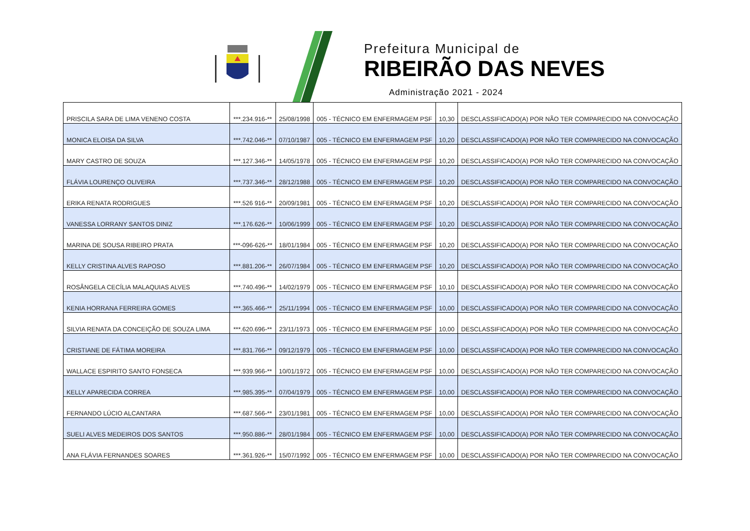Prefeitura Municipal de
RIBEIRÃO DAS NEVES
Administração 2021 - 2024
| PRISCILA SARA DE LIMA VENENO COSTA | ***.234.916-** | 25/08/1998 | 005 - TÉCNICO EM ENFERMAGEM PSF | 10,30 | DESCLASSIFICADO(A) POR NÃO TER COMPARECIDO NA CONVOCAÇÃO |
| MONICA ELOISA DA SILVA | ***.742.046-** | 07/10/1987 | 005 - TÉCNICO EM ENFERMAGEM PSF | 10,20 | DESCLASSIFICADO(A) POR NÃO TER COMPARECIDO NA CONVOCAÇÃO |
| MARY CASTRO DE SOUZA | ***.127.346-** | 14/05/1978 | 005 - TÉCNICO EM ENFERMAGEM PSF | 10,20 | DESCLASSIFICADO(A) POR NÃO TER COMPARECIDO NA CONVOCAÇÃO |
| FLÁVIA LOURENÇO OLIVEIRA | ***.737.346-** | 28/12/1988 | 005 - TÉCNICO EM ENFERMAGEM PSF | 10,20 | DESCLASSIFICADO(A) POR NÃO TER COMPARECIDO NA CONVOCAÇÃO |
| ERIKA RENATA RODRIGUES | ***.526 916-** | 20/09/1981 | 005 - TÉCNICO EM ENFERMAGEM PSF | 10,20 | DESCLASSIFICADO(A) POR NÃO TER COMPARECIDO NA CONVOCAÇÃO |
| VANESSA LORRANY SANTOS DINIZ | ***.176.626-** | 10/06/1999 | 005 - TÉCNICO EM ENFERMAGEM PSF | 10,20 | DESCLASSIFICADO(A) POR NÃO TER COMPARECIDO NA CONVOCAÇÃO |
| MARINA DE SOUSA RIBEIRO PRATA | ***-096-626-** | 18/01/1984 | 005 - TÉCNICO EM ENFERMAGEM PSF | 10,20 | DESCLASSIFICADO(A) POR NÃO TER COMPARECIDO NA CONVOCAÇÃO |
| KELLY CRISTINA ALVES RAPOSO | ***.881.206-** | 26/07/1984 | 005 - TÉCNICO EM ENFERMAGEM PSF | 10,20 | DESCLASSIFICADO(A) POR NÃO TER COMPARECIDO NA CONVOCAÇÃO |
| ROSÂNGELA CECÍLIA MALAQUIAS ALVES | ***.740.496-** | 14/02/1979 | 005 - TÉCNICO EM ENFERMAGEM PSF | 10,10 | DESCLASSIFICADO(A) POR NÃO TER COMPARECIDO NA CONVOCAÇÃO |
| KENIA HORRANA FERREIRA GOMES | ***.365.466-** | 25/11/1994 | 005 - TÉCNICO EM ENFERMAGEM PSF | 10,00 | DESCLASSIFICADO(A) POR NÃO TER COMPARECIDO NA CONVOCAÇÃO |
| SILVIA RENATA DA CONCEIÇÃO DE SOUZA LIMA | ***.620.696-** | 23/11/1973 | 005 - TÉCNICO EM ENFERMAGEM PSF | 10,00 | DESCLASSIFICADO(A) POR NÃO TER COMPARECIDO NA CONVOCAÇÃO |
| CRISTIANE DE FÁTIMA MOREIRA | ***.831.766-** | 09/12/1979 | 005 - TÉCNICO EM ENFERMAGEM PSF | 10,00 | DESCLASSIFICADO(A) POR NÃO TER COMPARECIDO NA CONVOCAÇÃO |
| WALLACE ESPIRITO SANTO FONSECA | ***.939.966-** | 10/01/1972 | 005 - TÉCNICO EM ENFERMAGEM PSF | 10,00 | DESCLASSIFICADO(A) POR NÃO TER COMPARECIDO NA CONVOCAÇÃO |
| KELLY APARECIDA CORREA | ***.985.395-** | 07/04/1979 | 005 - TÉCNICO EM ENFERMAGEM PSF | 10,00 | DESCLASSIFICADO(A) POR NÃO TER COMPARECIDO NA CONVOCAÇÃO |
| FERNANDO LÚCIO ALCANTARA | ***.687.566-** | 23/01/1981 | 005 - TÉCNICO EM ENFERMAGEM PSF | 10,00 | DESCLASSIFICADO(A) POR NÃO TER COMPARECIDO NA CONVOCAÇÃO |
| SUELI ALVES MEDEIROS DOS SANTOS | ***.950.886-** | 28/01/1984 | 005 - TÉCNICO EM ENFERMAGEM PSF | 10,00 | DESCLASSIFICADO(A) POR NÃO TER COMPARECIDO NA CONVOCAÇÃO |
| ANA FLÁVIA FERNANDES SOARES | ***.361.926-** | 15/07/1992 | 005 - TÉCNICO EM ENFERMAGEM PSF | 10,00 | DESCLASSIFICADO(A) POR NÃO TER COMPARECIDO NA CONVOCAÇÃO |